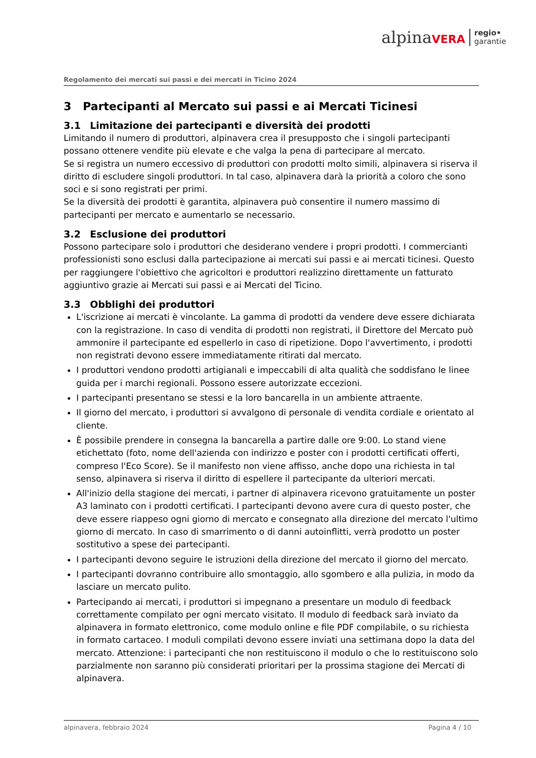alpinaVERA
regio•
garantie
Regolamento dei mercati sui passi e dei mercati in Ticino 2024
3 Partecipanti al Mercato sui passi e ai Mercati Ticinesi
3.1 Limitazione dei partecipanti e diversità dei prodotti
Limitando il numero di produttori, alpinavera crea il presupposto che i singoli partecipanti possano ottenere vendite più elevate e che valga la pena di partecipare al mercato.
Se si registra un numero eccessivo di produttori con prodotti molto simili, alpinavera si riserva il diritto di escludere singoli produttori. In tal caso, alpinavera darà la priorità a coloro che sono soci e si sono registrati per primi.
Se la diversità dei prodotti è garantita, alpinavera può consentire il numero massimo di partecipanti per mercato e aumentarlo se necessario.
3.2 Esclusione dei produttori
Possono partecipare solo i produttori che desiderano vendere i propri prodotti. I commercianti professionisti sono esclusi dalla partecipazione ai mercati sui passi e ai mercati ticinesi. Questo per raggiungere l'obiettivo che agricoltori e produttori realizzino direttamente un fatturato aggiuntivo grazie ai Mercati sui passi e ai Mercati del Ticino.
3.3 Obblighi dei produttori
L'iscrizione ai mercati è vincolante. La gamma di prodotti da vendere deve essere dichiarata con la registrazione. In caso di vendita di prodotti non registrati, il Direttore del Mercato può ammonire il partecipante ed espellerlo in caso di ripetizione. Dopo l'avvertimento, i prodotti non registrati devono essere immediatamente ritirati dal mercato.
I produttori vendono prodotti artigianali e impeccabili di alta qualità che soddisfano le linee guida per i marchi regionali. Possono essere autorizzate eccezioni.
I partecipanti presentano se stessi e la loro bancarella in un ambiente attraente.
Il giorno del mercato, i produttori si avvalgono di personale di vendita cordiale e orientato al cliente.
È possibile prendere in consegna la bancarella a partire dalle ore 9:00. Lo stand viene etichettato (foto, nome dell'azienda con indirizzo e poster con i prodotti certificati offerti, compreso l'Eco Score). Se il manifesto non viene affisso, anche dopo una richiesta in tal senso, alpinavera si riserva il diritto di espellere il partecipante da ulteriori mercati.
All'inizio della stagione dei mercati, i partner di alpinavera ricevono gratuitamente un poster A3 laminato con i prodotti certificati. I partecipanti devono avere cura di questo poster, che deve essere riappeso ogni giorno di mercato e consegnato alla direzione del mercato l'ultimo giorno di mercato. In caso di smarrimento o di danni autoinflitti, verrà prodotto un poster sostitutivo a spese dei partecipanti.
I partecipanti devono seguire le istruzioni della direzione del mercato il giorno del mercato.
I partecipanti dovranno contribuire allo smontaggio, allo sgombero e alla pulizia, in modo da lasciare un mercato pulito.
Partecipando ai mercati, i produttori si impegnano a presentare un modulo di feedback correttamente compilato per ogni mercato visitato. Il modulo di feedback sarà inviato da alpinavera in formato elettronico, come modulo online e file PDF compilabile, o su richiesta in formato cartaceo. I moduli compilati devono essere inviati una settimana dopo la data del mercato. Attenzione: i partecipanti che non restituiscono il modulo o che lo restituiscono solo parzialmente non saranno più considerati prioritari per la prossima stagione dei Mercati di alpinavera.
alpinavera, febbraio 2024 Pagina 4 / 10